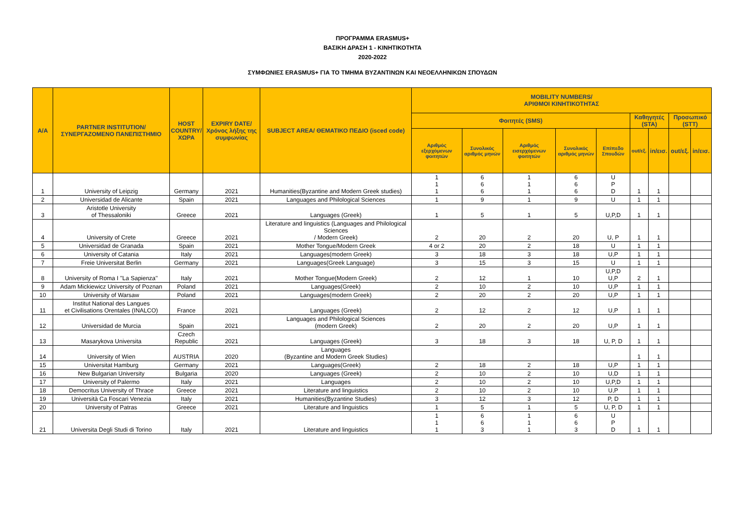ΠΡΟΓΡΑΜΜΑ ERASMUS+
ΒΑΣΙΚΗ ΔΡΑΣΗ 1 - ΚΙΝΗΤΙΚΟΤΗΤΑ
2020-2022
ΣΥΜΦΩΝΙΕΣ ERASMUS+ ΓΙΑ ΤΟ ΤΜΗΜΑ ΒΥΖΑΝΤΙΝΩΝ ΚΑΙ ΝΕΟΕΛΛΗΝΙΚΩΝ ΣΠΟΥΔΩΝ
| A/A | PARTNER INSTITUTION/ ΣΥΝΕΡΓΑΖΟΜΕΝΟ ΠΑΝΕΠΙΣΤΗΜΙΟ | HOST COUNTRY/ ΧΩΡΑ | EXPIRY DATE/ Χρόνος λήξης της συμφωνίας | SUBJECT AREA/ ΘΕΜΑΤΙΚΟ ΠΕΔΙΟ (isced code) | MOBILITY NUMBERS/ ΑΡΙΘΜΟΙ ΚΙΝΗΤΙΚΟΤΗΤΑΣ | | | | | | | | |
| --- | --- | --- | --- | --- | --- | --- | --- | --- | --- | --- | --- | --- | --- |
| | | | | | Φοιτητές (SMS) | | | | | Καθηγητές (STA) | | Προσωπικό (STT) | |
| | | | | | Αριθμός εξερχόμενων φοιτητών | Συνολικός αριθμός μηνών | Αριθμός εισερχόμενων φοιτητών | Συνολικός αριθμός μηνών | Επίπεδο Σπουδών | out/εξ. | in/εισ. | out/εξ. | in/εισ. |
| 1 | University of Leipzig | Germany | 2021 | Humanities(Byzantine and Modern Greek studies) | 1 1 1 | 6 6 6 | 1 1 1 | 6 6 6 | U P D | 1 | 1 | | |
| 2 | Universidad de Alicante | Spain | 2021 | Languages and Philological Sciences | 1 | 9 | 1 | 9 | U | 1 | 1 | | |
| 3 | Aristotle University of Thessaloniki | Greece | 2021 | Languages (Greek) | 1 | 5 | 1 | 5 | U,P,D | 1 | 1 | | |
| 4 | University of Crete | Greece | 2021 | Literature and linguistics (Languages and Philological Sciences / Modern Greek) | 2 | 20 | 2 | 20 | U, P | 1 | 1 | | |
| 5 | Universidad de Granada | Spain | 2021 | Mother Tongue/Modern Greek | 4 or 2 | 20 | 2 | 18 | U | 1 | 1 | | |
| 6 | University of Catania | Italy | 2021 | Languages(modern Greek) | 3 | 18 | 3 | 18 | U,P | 1 | 1 | | |
| 7 | Freie Universitat Berlin | Germany | 2021 | Languages(Greek Language) | 3 | 15 | 3 | 15 | U | 1 | 1 | | |
| 8 | University of Roma I ''La Sapienza'' | Italy | 2021 | Mother Tongue(Modern Greek) | 2 | 12 | 1 | 10 | U,P,D U,P | 2 | 1 | | |
| 9 | Adam Mickiewicz University of Poznan | Poland | 2021 | Languages(Greek) | 2 | 10 | 2 | 10 | U,P | 1 | 1 | | |
| 10 | University of Warsaw | Poland | 2021 | Languages(modern Greek) | 2 | 20 | 2 | 20 | U,P | 1 | 1 | | |
| 11 | Institut National des Langues et Civilisations Orentales (INALCO) | France | 2021 | Languages (Greek) | 2 | 12 | 2 | 12 | U,P | 1 | 1 | | |
| 12 | Universidad de Murcia | Spain | 2021 | Languages and Philological Sciences (modern Greek) | 2 | 20 | 2 | 20 | U,P | 1 | 1 | | |
| 13 | Masarykova Universita | Czech Republic | 2021 | Languages (Greek) | 3 | 18 | 3 | 18 | U, P, D | 1 | 1 | | |
| 14 | University of Wien | AUSTRIA | 2020 | Languages (Byzantine and Modern Greek Studies) | | | | | | 1 | 1 | | |
| 15 | Universitat Hamburg | Germany | 2021 | Languages(Greek) | 2 | 18 | 2 | 18 | U,P | 1 | 1 | | |
| 16 | New Bulgarian University | Bulgaria | 2020 | Languages (Greek) | 2 | 10 | 2 | 10 | U,D | 1 | 1 | | |
| 17 | University of Palermo | Italy | 2021 | Languages | 2 | 10 | 2 | 10 | U,P,D | 1 | 1 | | |
| 18 | Democritus University of Thrace | Greece | 2021 | Literature and linguistics | 2 | 10 | 2 | 10 | U,P | 1 | 1 | | |
| 19 | Università Ca Foscari Venezia | Italy | 2021 | Humanities(Byzantine Studies) | 3 | 12 | 3 | 12 | P, D | 1 | 1 | | |
| 20 | University of Patras | Greece | 2021 | Literature and linguistics | 1 | 5 | 1 | 5 | U, P, D | 1 | 1 | | |
| 21 | Universita Degli Studi di Torino | Italy | 2021 | Literature and linguistics | 1 1 1 | 6 6 3 | 1 1 1 | 6 6 3 | U P D | 1 | 1 | | |